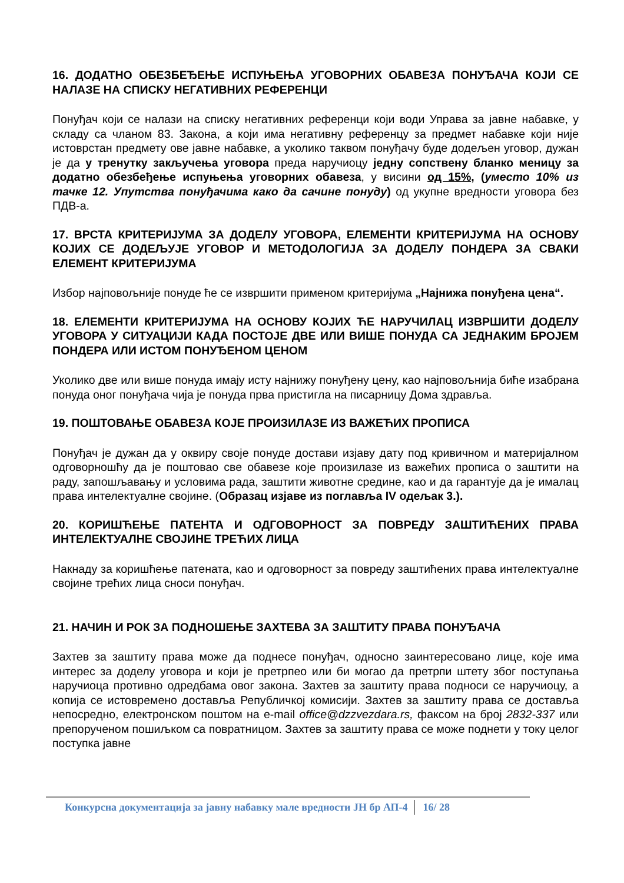16. ДОДАТНО ОБЕЗБЕЂЕЊЕ ИСПУЊЕЊА УГОВОРНИХ ОБАВЕЗА ПОНУЂАЧА КОЈИ СЕ НАЛАЗЕ НА СПИСКУ НЕГАТИВНИХ РЕФЕРЕНЦИ
Понуђач који се налази на списку негативних референци који води Управа за јавне набавке, у складу са чланом 83. Закона, а који има негативну референцу за предмет набавке који није истоврстан предмету ове јавне набавке, а уколико таквом понуђачу буде додељен уговор, дужан је да у тренутку закључења уговора преда наручиоцу једну сопствену бланко меницу за додатно обезбеђење испуњења уговорних обавеза, у висини од 15%, (уместо 10% из тачке 12. Упутства понуђачима како да сачине понуду) од укупне вредности уговора без ПДВ-а.
17. ВРСТА КРИТЕРИЈУМА ЗА ДОДЕЛУ УГОВОРА, ЕЛЕМЕНТИ КРИТЕРИЈУМА НА ОСНОВУ КОЈИХ СЕ ДОДЕЉУЈЕ УГОВОР И МЕТОДОЛОГИЈА ЗА ДОДЕЛУ ПОНДЕРА ЗА СВАКИ ЕЛЕМЕНТ КРИТЕРИЈУМА
Избор најповољније понуде ће се извршити применом критеријума „Најнижа понуђена цена“.
18. ЕЛЕМЕНТИ КРИТЕРИЈУМА НА ОСНОВУ КОЈИХ ЋЕ НАРУЧИЛАЦ ИЗВРШИТИ ДОДЕЛУ УГОВОРА У СИТУАЦИЈИ КАДА ПОСТОЈЕ ДВЕ ИЛИ ВИШЕ ПОНУДА СА ЈЕДНАКИМ БРОЈЕМ ПОНДЕРА ИЛИ ИСТОМ ПОНУЂЕНОМ ЦЕНОМ
Уколико две или више понуда имају исту најнижу понуђену цену, као најповољнија биће изабрана понуда оног понуђача чија је понуда прва пристигла на писарницу Дома здравља.
19. ПОШТОВАЊЕ ОБАВЕЗА КОЈЕ ПРОИЗИЛАЗЕ ИЗ ВАЖЕЋИХ ПРОПИСА
Понуђач је дужан да у оквиру своје понуде достави изјаву дату под кривичном и материјалном одговорношћу да је поштовао све обавезе које произилазе из важећих прописа о заштити на раду, запошљавању и условима рада, заштити животне средине, као и да гарантује да је ималац права интелектуалне својине. (Образац изјаве из поглавља IV одељак 3.).
20. КОРИШЋЕЊЕ ПАТЕНТА И ОДГОВОРНОСТ ЗА ПОВРЕДУ ЗАШТИЋЕНИХ ПРАВА ИНТЕЛЕКТУАЛНЕ СВОЈИНЕ ТРЕЋИХ ЛИЦА
Накнаду за коришћење патената, као и одговорност за повреду заштићених права интелектуалне својине трећих лица сноси понуђач.
21. НАЧИН И РОК ЗА ПОДНОШЕЊЕ ЗАХТЕВА ЗА ЗАШТИТУ ПРАВА ПОНУЂАЧА
Захтев за заштиту права може да поднесе понуђач, односно заинтересовано лице, које има интерес за доделу уговора и који је претрпео или би могао да претрпи штету због поступања наручиоца противно одредбама овог закона. Захтев за заштиту права подноси се наручиоцу, а копија се истовремено доставља Републичкој комисији. Захтев за заштиту права се доставља непосредно, електронском поштом на e-mail office@dzzvezdara.rs, факсом на број 2832-337 или препорученом пошиљком са повратницом. Захтев за заштиту права се може поднети у току целог поступка јавне
Конкурсна документација за јавну набавку мале вредности ЈН бр АП-4 16/ 28